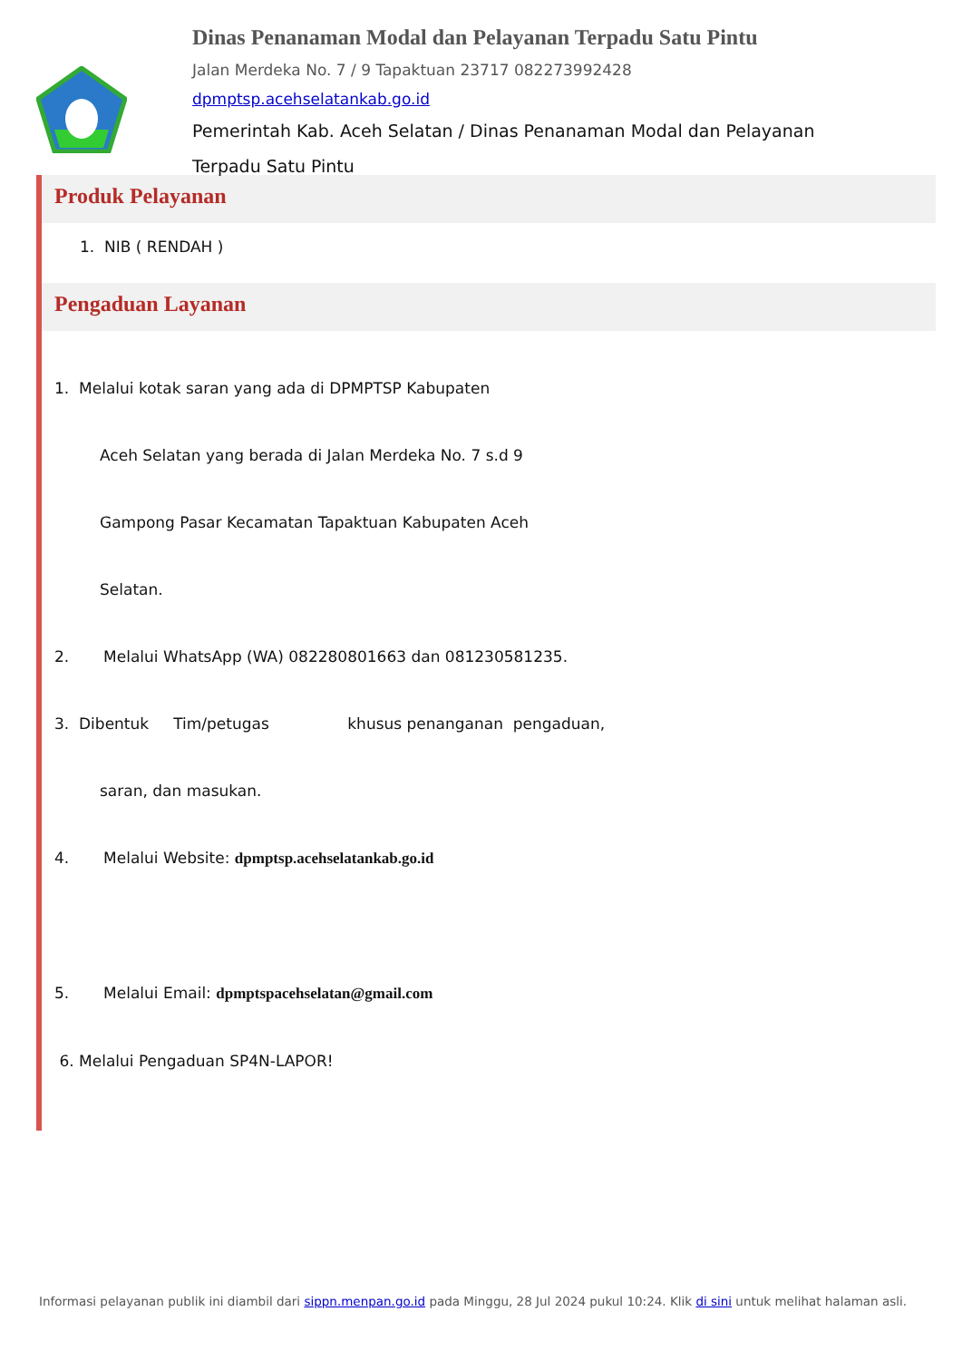Dinas Penanaman Modal dan Pelayanan Terpadu Satu Pintu
Jalan Merdeka No. 7 / 9 Tapaktuan 23717 082273992428
dpmptsp.acehselatankab.go.id
Pemerintah Kab. Aceh Selatan / Dinas Penanaman Modal dan Pelayanan Terpadu Satu Pintu
Produk Pelayanan
1. NIB ( RENDAH )
Pengaduan Layanan
1. Melalui kotak saran yang ada di DPMPTSP Kabupaten
Aceh Selatan yang berada di Jalan Merdeka No. 7 s.d 9
Gampong Pasar Kecamatan Tapaktuan Kabupaten Aceh
Selatan.
2. Melalui WhatsApp (WA) 082280801663 dan 081230581235.
3. Dibentuk Tim/petugas khusus penanganan pengaduan,
saran, dan masukan.
4. Melalui Website: dpmptsp.acehselatankab.go.id
5. Melalui Email: dpmptspacehselatan@gmail.com
6. Melalui Pengaduan SP4N-LAPOR!
Informasi pelayanan publik ini diambil dari sippn.menpan.go.id pada Minggu, 28 Jul 2024 pukul 10:24. Klik di sini untuk melihat halaman asli.